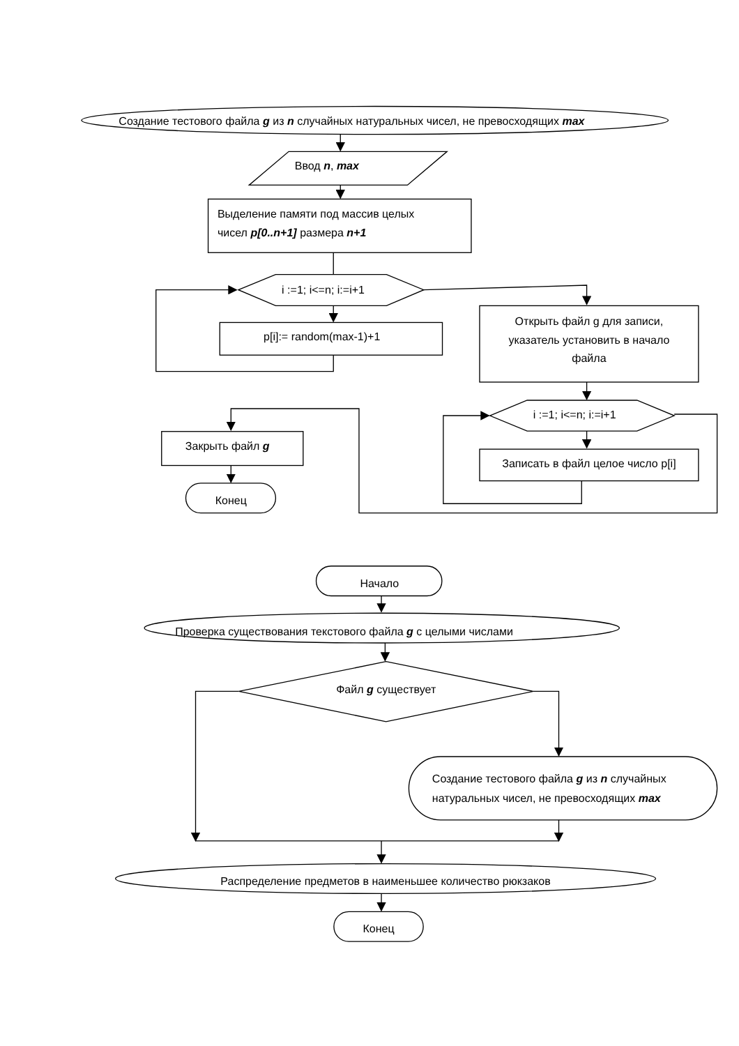Создание тестового файла g из n случайных натуральных чисел, не превосходящих max
Ввод n, max
Выделение памяти под массив целых
чисел p[0..n+1] размера n+1
i :=1; i<=n; i:=i+1
p[i]:= random(max-1)+1
Открыть файл g для записи,
указатель установить в начало
файла
i :=1; i<=n; i:=i+1
Записать в файл целое число p[i]
Закрыть файл g
Конец
Начало
Проверка существования текстового файла g с целыми числами
Файл g существует
Создание тестового файла g из n случайных
натуральных чисел, не превосходящих max
Распределение предметов в наименьшее количество рюкзаков
Конец